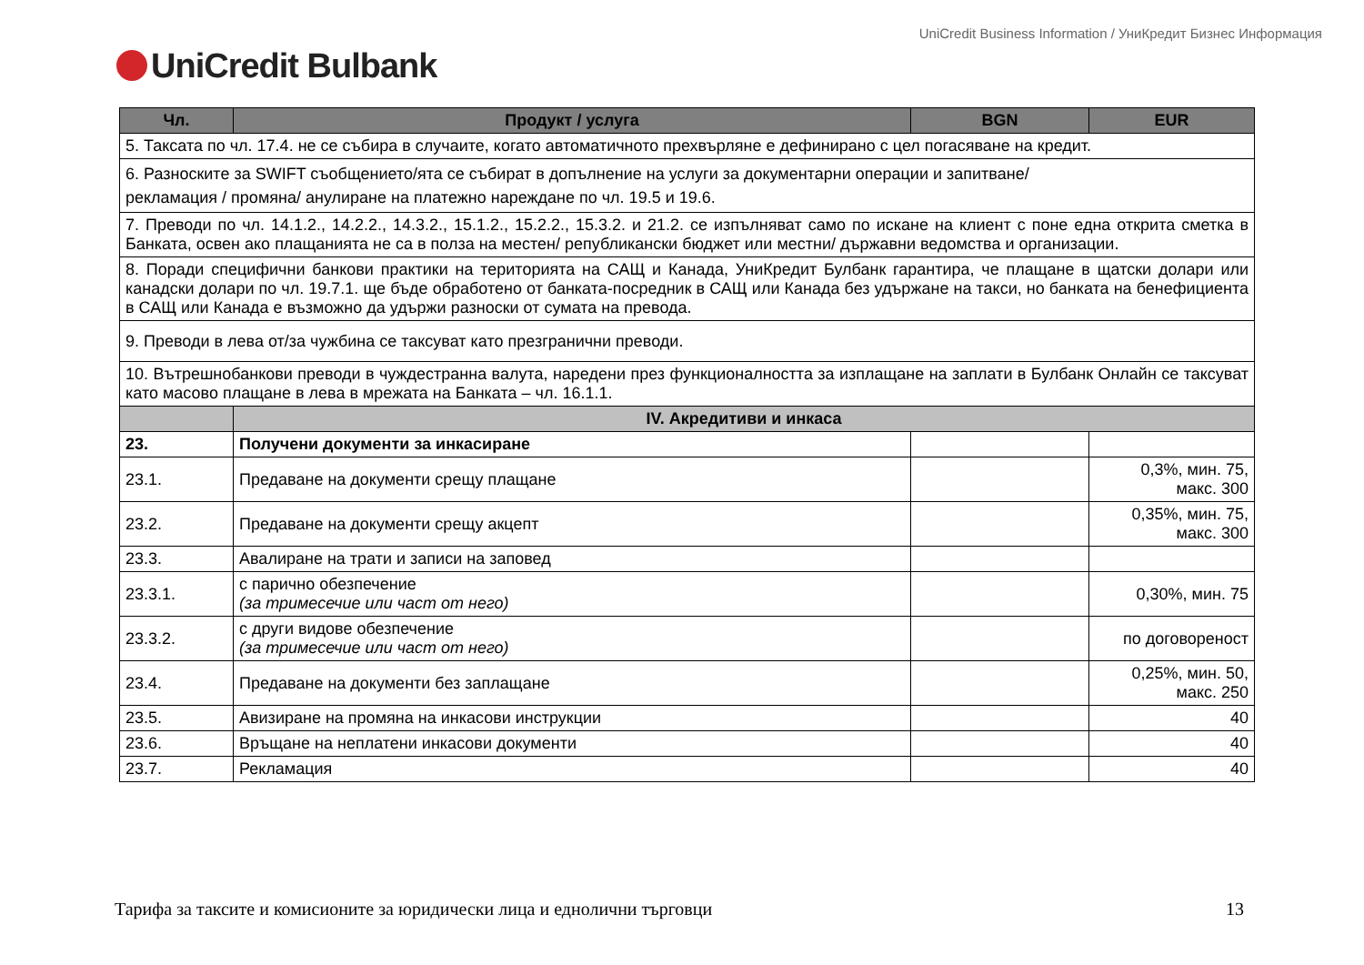UniCredit Business Information / УниКредит Бизнес Информация
UniCredit Bulbank
| Чл. | Продукт / услуга | BGN | EUR |
| --- | --- | --- | --- |
| 5. Таксата по чл. 17.4. не се събира в случаите, когато автоматичното прехвърляне е дефинирано с цел погасяване на кредит. | | | |
| 6. Разноските за SWIFT съобщението/ята се събират в допълнение на услуги за документарни операции и запитване/ рекламация / промяна/ анулиране на платежно нареждане по чл. 19.5 и 19.6. | | | |
| 7. Преводи по чл. 14.1.2., 14.2.2., 14.3.2., 15.1.2., 15.2.2., 15.3.2. и 21.2. се изпълняват само по искане на клиент с поне една открита сметка в Банката, освен ако плащанията не са в полза на местен/ републикански бюджет или местни/ държавни ведомства и организации. | | | |
| 8. Поради специфични банкови практики на територията на САЩ и Канада, УниКредит Булбанк гарантира, че плащане в щатски долари или канадски долари по чл. 19.7.1. ще бъде обработено от банката-посредник в САЩ или Канада без удържане на такси, но банката на бенефициента в САЩ или Канада е възможно да удържи разноски от сумата на превода. | | | |
| 9. Преводи в лева от/за чужбина се таксуват като презгранични преводи. | | | |
| 10. Вътрешнобанкови преводи в чуждестранна валута, наредени през функционалността за изплащане на заплати в Булбанк Онлайн се таксуват като масово плащане в лева в мрежата на Банката – чл. 16.1.1. | | | |
| | IV. Акредитиви и инкаса | | |
| 23. | Получени документи за инкасиране | | |
| 23.1. | Предаване на документи срещу плащане | | 0,3%, мин. 75, макс. 300 |
| 23.2. | Предаване на документи срещу акцепт | | 0,35%, мин. 75, макс. 300 |
| 23.3. | Авалиране на трати и записи на заповед | | |
| 23.3.1. | с парично обезпечение (за тримесечие или част от него) | | 0,30%, мин. 75 |
| 23.3.2. | с други видове обезпечение (за тримесечие или част от него) | | по договореност |
| 23.4. | Предаване на документи без заплащане | | 0,25%, мин. 50, макс. 250 |
| 23.5. | Авизиране на промяна на инкасови инструкции | | 40 |
| 23.6. | Връщане на неплатени инкасови документи | | 40 |
| 23.7. | Рекламация | | 40 |
Тарифа за таксите и комисионите за юридически лица и еднолични търговци 13